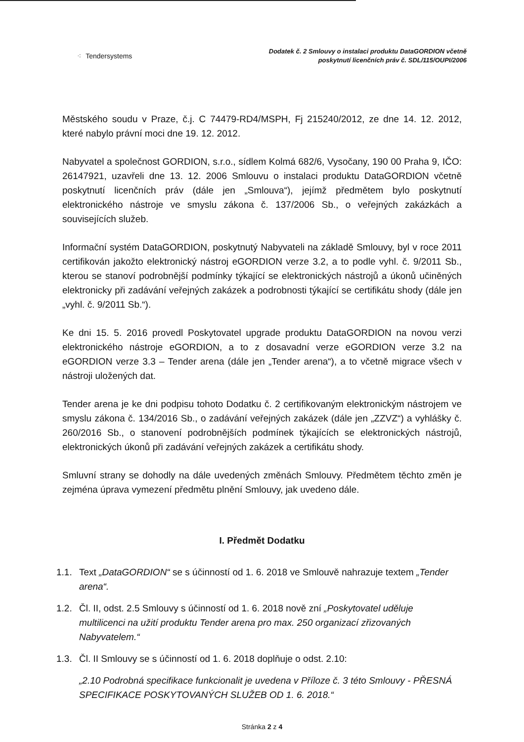⁖ Tendersystems
Dodatek č. 2 Smlouvy o instalaci produktu DataGORDION včetně
poskytnutí licenčních práv č. SDL/115/OUPI/2006
Městského soudu v Praze, č.j. C 74479-RD4/MSPH, Fj 215240/2012, ze dne 14. 12. 2012, které nabylo právní moci dne 19. 12. 2012.
Nabyvatel a společnost GORDION, s.r.o., sídlem Kolmá 682/6, Vysočany, 190 00 Praha 9, IČO: 26147921, uzavřeli dne 13. 12. 2006 Smlouvu o instalaci produktu DataGORDION včetně poskytnutí licenčních práv (dále jen „Smlouva“), jejímž předmětem bylo poskytnutí elektronického nástroje ve smyslu zákona č. 137/2006 Sb., o veřejných zakázkách a souvisejících služeb.
Informační systém DataGORDION, poskytnutý Nabyvateli na základě Smlouvy, byl v roce 2011 certifikován jakožto elektronický nástroj eGORDION verze 3.2, a to podle vyhl. č. 9/2011 Sb., kterou se stanoví podrobnější podmínky týkající se elektronických nástrojů a úkonů učiněných elektronicky při zadávání veřejných zakázek a podrobnosti týkající se certifikátu shody (dále jen „vyhl. č. 9/2011 Sb.“).
Ke dni 15. 5. 2016 provedl Poskytovatel upgrade produktu DataGORDION na novou verzi elektronického nástroje eGORDION, a to z dosavadní verze eGORDION verze 3.2 na eGORDION verze 3.3 – Tender arena (dále jen „Tender arena“), a to včetně migrace všech v nástroji uložených dat.
Tender arena je ke dni podpisu tohoto Dodatku č. 2 certifikovaným elektronickým nástrojem ve smyslu zákona č. 134/2016 Sb., o zadávání veřejných zakázek (dále jen „ZZVZ“) a vyhlášky č. 260/2016 Sb., o stanovení podrobnějších podmínek týkajících se elektronických nástrojů, elektronických úkonů při zadávání veřejných zakázek a certifikátu shody.
Smluvní strany se dohodly na dále uvedených změnách Smlouvy. Předmětem těchto změn je zejména úprava vymezení předmětu plnění Smlouvy, jak uvedeno dále.
I. Předmět Dodatku
1.1. Text „DataGORDION“ se s účinností od 1. 6. 2018 ve Smlouvě nahrazuje textem „Tender arena“.
1.2. Čl. II, odst. 2.5 Smlouvy s účinností od 1. 6. 2018 nově zní „Poskytovatel uděluje multilicenci na užití produktu Tender arena pro max. 250 organizací zřizovaných Nabyvatelem.“
1.3. Čl. II Smlouvy se s účinností od 1. 6. 2018 doplňuje o odst. 2.10:
„2.10 Podrobná specifikace funkcionalit je uvedena v Příloze č. 3 této Smlouvy - PŘESNÁ SPECIFIKACE POSKYTOVANÝCH SLUŽEB OD 1. 6. 2018.“
Stránka 2 z 4